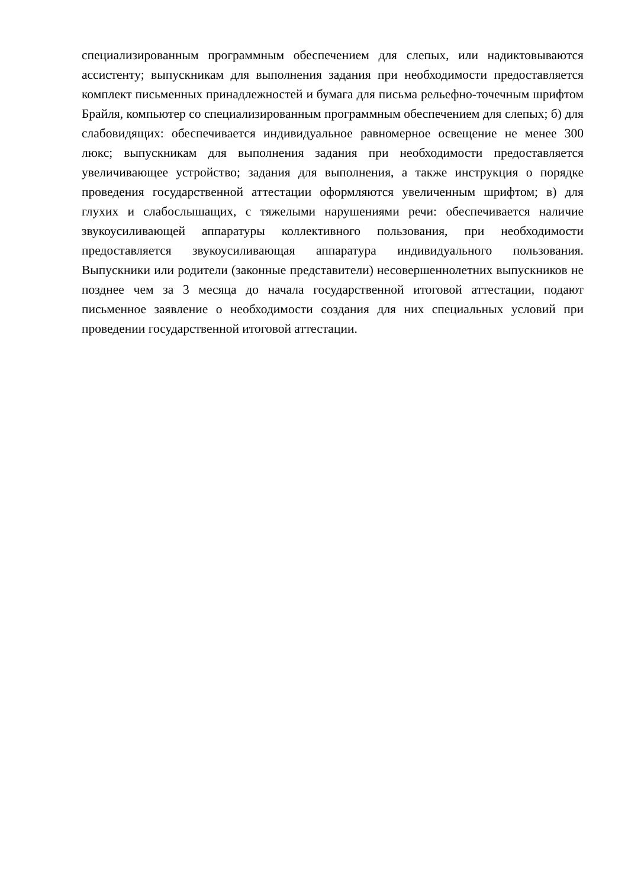специализированным программным обеспечением для слепых, или надиктовываются ассистенту; выпускникам для выполнения задания при необходимости предоставляется комплект письменных принадлежностей и бумага для письма рельефно-точечным шрифтом Брайля, компьютер со специализированным программным обеспечением для слепых; б) для слабовидящих: обеспечивается индивидуальное равномерное освещение не менее 300 люкс; выпускникам для выполнения задания при необходимости предоставляется увеличивающее устройство; задания для выполнения, а также инструкция о порядке проведения государственной аттестации оформляются увеличенным шрифтом; в) для глухих и слабослышащих, с тяжелыми нарушениями речи: обеспечивается наличие звукоусиливающей аппаратуры коллективного пользования, при необходимости предоставляется звукоусиливающая аппаратура индивидуального пользования. Выпускники или родители (законные представители) несовершеннолетних выпускников не позднее чем за 3 месяца до начала государственной итоговой аттестации, подают письменное заявление о необходимости создания для них специальных условий при проведении государственной итоговой аттестации.